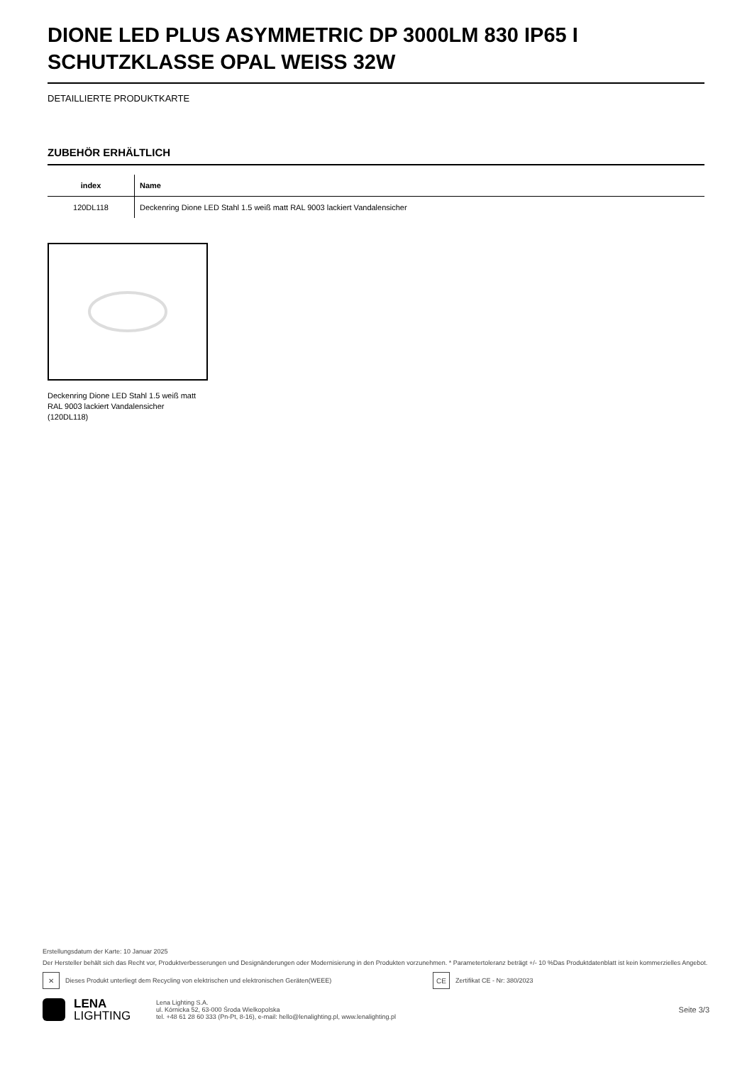DIONE LED PLUS ASYMMETRIC DP 3000LM 830 IP65 I SCHUTZKLASSE OPAL WEISS 32W
DETAILLIERTE PRODUKTKARTE
ZUBEHÖR ERHÄLTLICH
| index | Name |
| --- | --- |
| 120DL118 | Deckenring Dione LED Stahl 1.5 weiß matt RAL 9003 lackiert Vandalensicher |
Deckenring Dione LED Stahl 1.5 weiß matt RAL 9003 lackiert Vandalensicher (120DL118)
Erstellungsdatum der Karte: 10 Januar 2025
Der Hersteller behält sich das Recht vor, Produktverbesserungen und Designänderungen oder Modernisierung in den Produkten vorzunehmen. * Parametertoleranz beträgt +/- 10 %Das Produktdatenblatt ist kein kommerzielles Angebot.
✕ Dieses Produkt unterliegt dem Recycling von elektrischen und elektronischen Geräten(WEEE) CE Zertifikat CE - Nr: 380/2023
LENA
LIGHTING
Lena Lighting S.A.
ul. Kórnicka 52, 63-000 Środa Wielkopolska
tel. +48 61 28 60 333 (Pn-Pt, 8-16), e-mail: hello@lenalighting.pl, www.lenalighting.pl
Seite 3/3